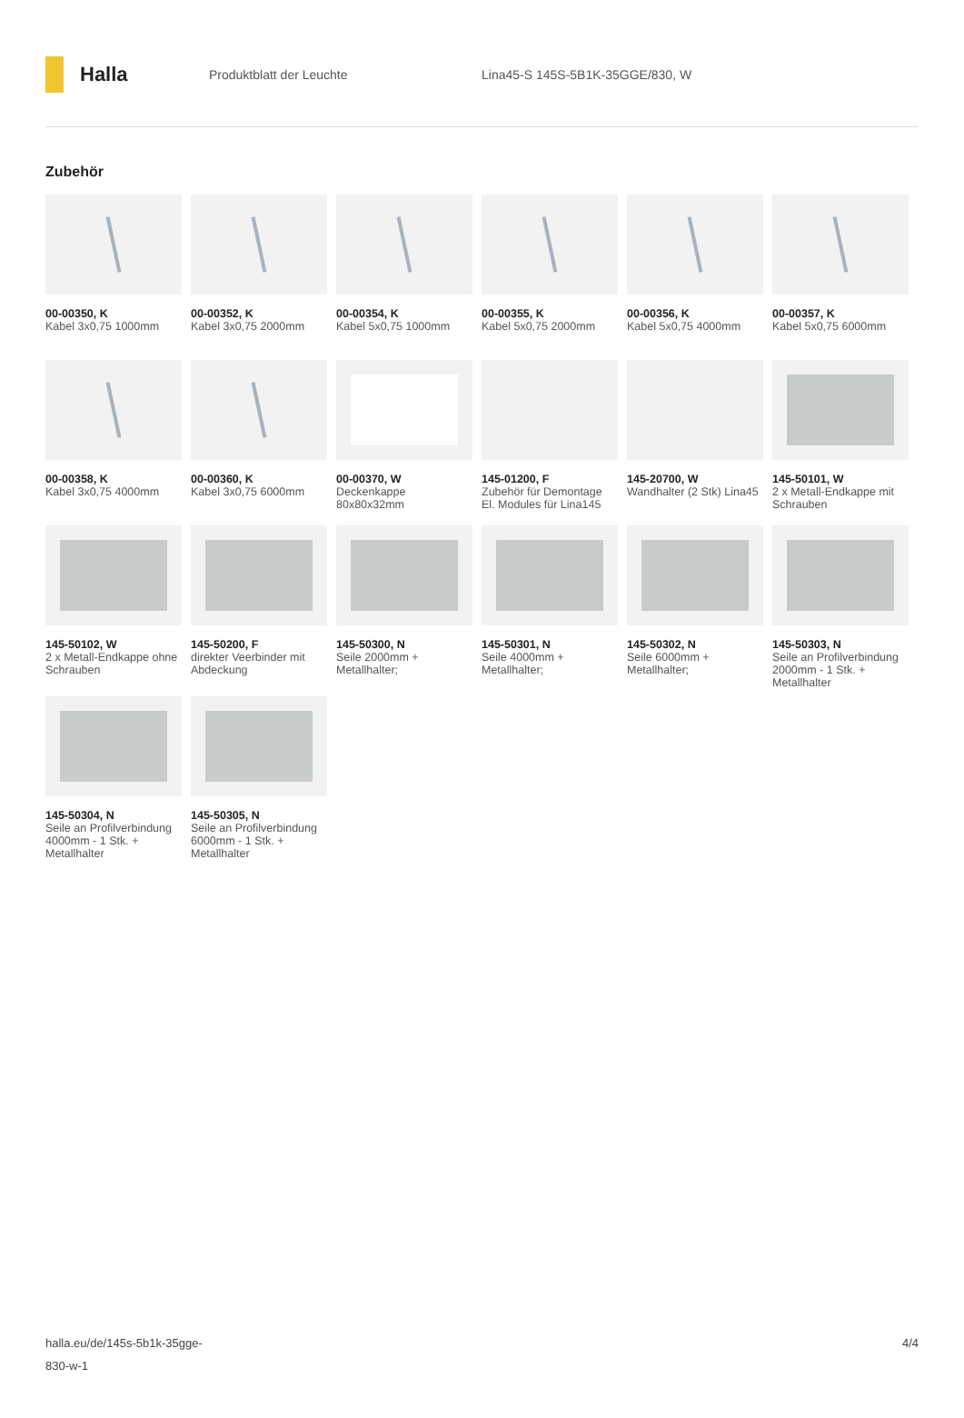Halla
Produktblatt der Leuchte
Lina45-S 145S-5B1K-35GGE/830, W
Zubehör
00-00350, K
Kabel 3x0,75 1000mm
00-00352, K
Kabel 3x0,75 2000mm
00-00354, K
Kabel 5x0,75 1000mm
00-00355, K
Kabel 5x0,75 2000mm
00-00356, K
Kabel 5x0,75 4000mm
00-00357, K
Kabel 5x0,75 6000mm
00-00358, K
Kabel 3x0,75 4000mm
00-00360, K
Kabel 3x0,75 6000mm
00-00370, W
Deckenkappe 80x80x32mm
145-01200, F
Zubehör für Demontage El. Modules für Lina145
145-20700, W
Wandhalter (2 Stk) Lina45
145-50101, W
2 x Metall-Endkappe mit Schrauben
145-50102, W
2 x Metall-Endkappe ohne Schrauben
145-50200, F
direkter Veerbinder mit Abdeckung
145-50300, N
Seile 2000mm + Metallhalter;
145-50301, N
Seile 4000mm + Metallhalter;
145-50302, N
Seile 6000mm + Metallhalter;
145-50303, N
Seile an Profilverbindung 2000mm - 1 Stk. + Metallhalter
145-50304, N
Seile an Profilverbindung 4000mm - 1 Stk. + Metallhalter
145-50305, N
Seile an Profilverbindung 6000mm - 1 Stk. + Metallhalter
halla.eu/de/145s-5b1k-35gge-
830-w-1
4/4